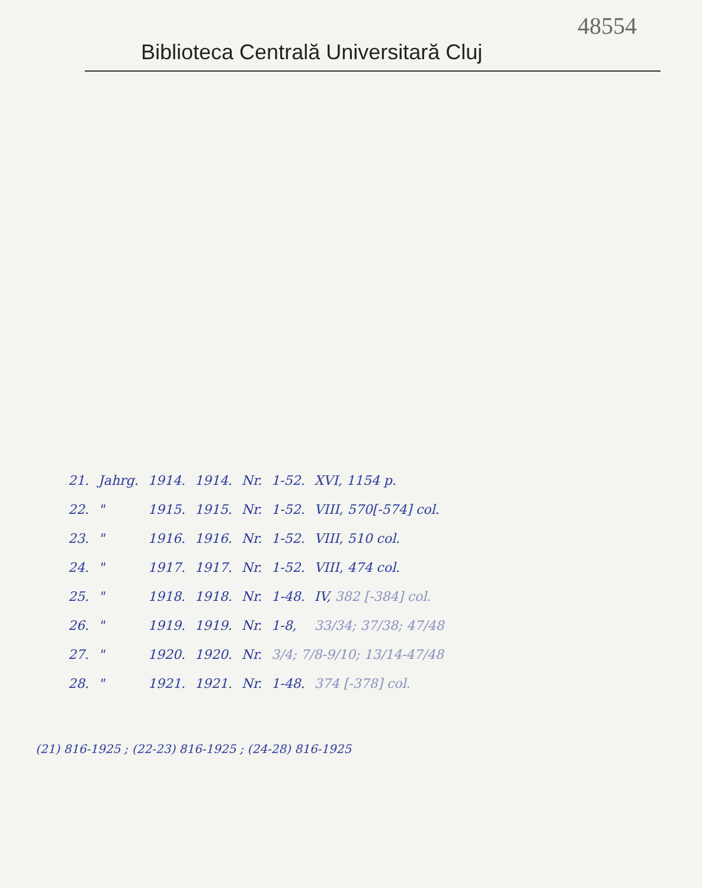48554
Biblioteca Centrală Universitară Cluj
| 21. | Jahrg. | 1914. | 1914. | Nr. | 1-52. | XVI, 1154 p. |
| 22. | " | 1915. | 1915. | Nr. | 1-52. | VIII, 570[-574] col. |
| 23. | " | 1916. | 1916. | Nr. | 1-52. | VIII, 510 col. |
| 24. | " | 1917. | 1917. | Nr. | 1-52. | VIII, 474 col. |
| 25. | " | 1918. | 1918. | Nr. | 1-48. | IV, 382 [-384] col. |
| 26. | " | 1919. | 1919. | Nr. | 1-8, | 33/34; 37/38; 47/48 |
| 27. | " | 1920. | 1920. | Nr. | 3/4; 7/8-9/10; 13/14-47/48 | |
| 28. | " | 1921. | 1921. | Nr. | 1-48. | 374 [-378] col. |
(21) 816-1925 ; (22-23) 816-1925 ; (24-28) 816-1925